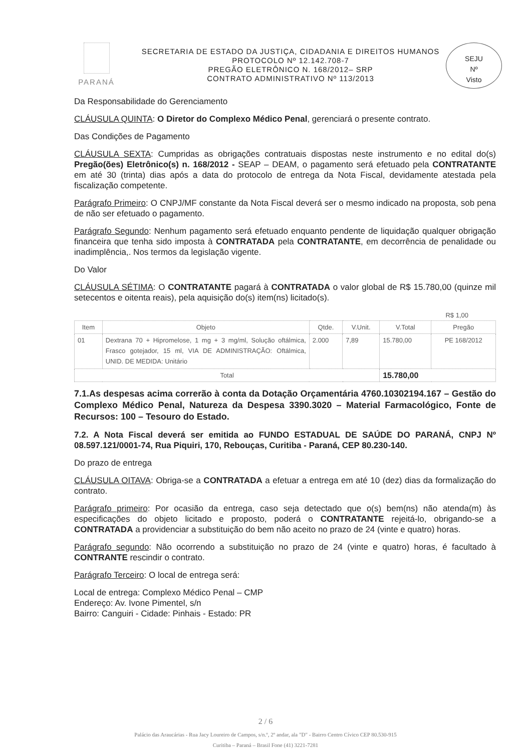PARANÁ
SECRETARIA DE ESTADO DA JUSTIÇA, CIDADANIA E DIREITOS HUMANOS
PROTOCOLO Nº 12.142.708-7
PREGÃO ELETRÔNICO N. 168/2012– SRP
CONTRATO ADMINISTRATIVO Nº 113/2013
SEJU
Nº
Visto
Da Responsabilidade do Gerenciamento
CLÁUSULA QUINTA: O Diretor do Complexo Médico Penal, gerenciará o presente contrato.
Das Condições de Pagamento
CLÁUSULA SEXTA: Cumpridas as obrigações contratuais dispostas neste instrumento e no edital do(s) Pregão(ões) Eletrônico(s) n. 168/2012 - SEAP – DEAM, o pagamento será efetuado pela CONTRATANTE em até 30 (trinta) dias após a data do protocolo de entrega da Nota Fiscal, devidamente atestada pela fiscalização competente.
Parágrafo Primeiro: O CNPJ/MF constante da Nota Fiscal deverá ser o mesmo indicado na proposta, sob pena de não ser efetuado o pagamento.
Parágrafo Segundo: Nenhum pagamento será efetuado enquanto pendente de liquidação qualquer obrigação financeira que tenha sido imposta à CONTRATADA pela CONTRATANTE, em decorrência de penalidade ou inadimplência,. Nos termos da legislação vigente.
Do Valor
CLÁUSULA SÉTIMA: O CONTRATANTE pagará à CONTRATADA o valor global de R$ 15.780,00 (quinze mil setecentos e oitenta reais), pela aquisição do(s) item(ns) licitado(s).
R$ 1,00
| Item | Objeto | Qtde. | V.Unit. | V.Total | Pregão |
| --- | --- | --- | --- | --- | --- |
| 01 | Dextrana 70 + Hipromelose, 1 mg + 3 mg/ml, Solução oftálmica, Frasco gotejador, 15 ml, VIA DE ADMINISTRAÇÃO: Oftálmica, UNID. DE MEDIDA: Unitário | 2.000 | 7,89 | 15.780,00 | PE 168/2012 |
| Total | | | | 15.780,00 | |
7.1.As despesas acima correrão à conta da Dotação Orçamentária 4760.10302194.167 – Gestão do Complexo Médico Penal, Natureza da Despesa 3390.3020 – Material Farmacológico, Fonte de Recursos: 100 – Tesouro do Estado.
7.2. A Nota Fiscal deverá ser emitida ao FUNDO ESTADUAL DE SAÚDE DO PARANÁ, CNPJ Nº 08.597.121/0001-74, Rua Piquiri, 170, Rebouças, Curitiba - Paraná, CEP 80.230-140.
Do prazo de entrega
CLÁUSULA OITAVA: Obriga-se a CONTRATADA a efetuar a entrega em até 10 (dez) dias da formalização do contrato.
Parágrafo primeiro: Por ocasião da entrega, caso seja detectado que o(s) bem(ns) não atenda(m) às especificações do objeto licitado e proposto, poderá o CONTRATANTE rejeitá-lo, obrigando-se a CONTRATADA a providenciar a substituição do bem não aceito no prazo de 24 (vinte e quatro) horas.
Parágrafo segundo: Não ocorrendo a substituição no prazo de 24 (vinte e quatro) horas, é facultado à CONTRANTE rescindir o contrato.
Parágrafo Terceiro: O local de entrega será:
Local de entrega: Complexo Médico Penal – CMP
Endereço: Av. Ivone Pimentel, s/n
Bairro: Canguiri - Cidade: Pinhais - Estado: PR
2 / 6
Palácio das Araucárias - Rua Jacy Loureiro de Campos, s/n.º, 2º andar, ala "D" - Bairro Centro Cívico CEP 80.530-915
Curitiba – Paraná – Brasil Fone (41) 3221-7281